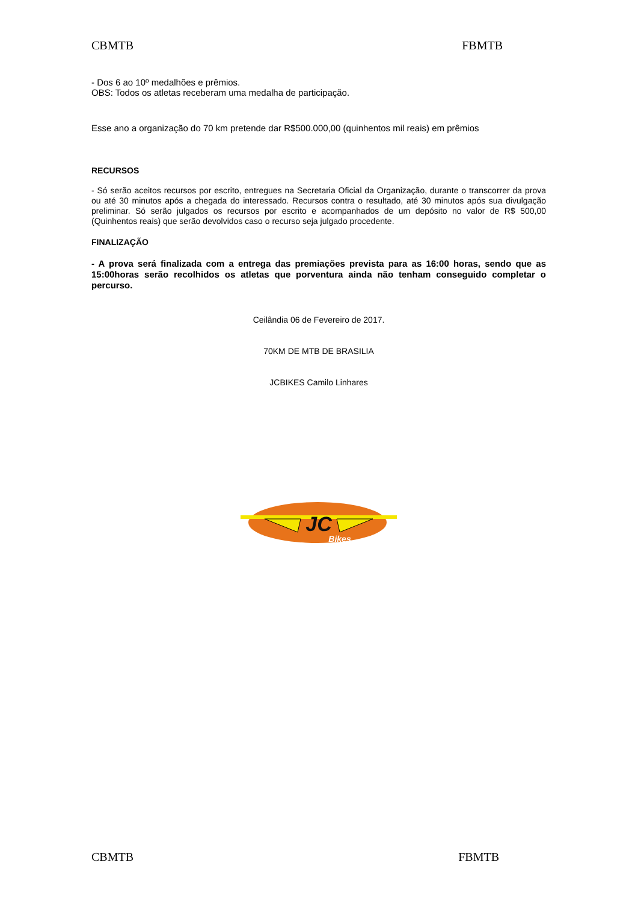CBMTB FBMTB
- Dos 6 ao 10º medalhões e prêmios.
OBS: Todos os atletas receberam uma medalha de participação.
Esse ano a organização do 70 km pretende dar R$500.000,00 (quinhentos mil reais) em prêmios
RECURSOS
- Só serão aceitos recursos por escrito, entregues na Secretaria Oficial da Organização, durante o transcorrer da prova ou até 30 minutos após a chegada do interessado. Recursos contra o resultado, até 30 minutos após sua divulgação preliminar. Só serão julgados os recursos por escrito e acompanhados de um depósito no valor de R$ 500,00 (Quinhentos reais) que serão devolvidos caso o recurso seja julgado procedente.
FINALIZAÇÃO
- A prova será finalizada com a entrega das premiações prevista para as 16:00 horas, sendo que as 15:00horas serão recolhidos os atletas que porventura ainda não tenham conseguido completar o percurso.
Ceilândia 06 de Fevereiro de 2017.
70KM DE MTB DE BRASILIA
JCBIKES Camilo Linhares
JC
Bikes
CBMTB FBMTB